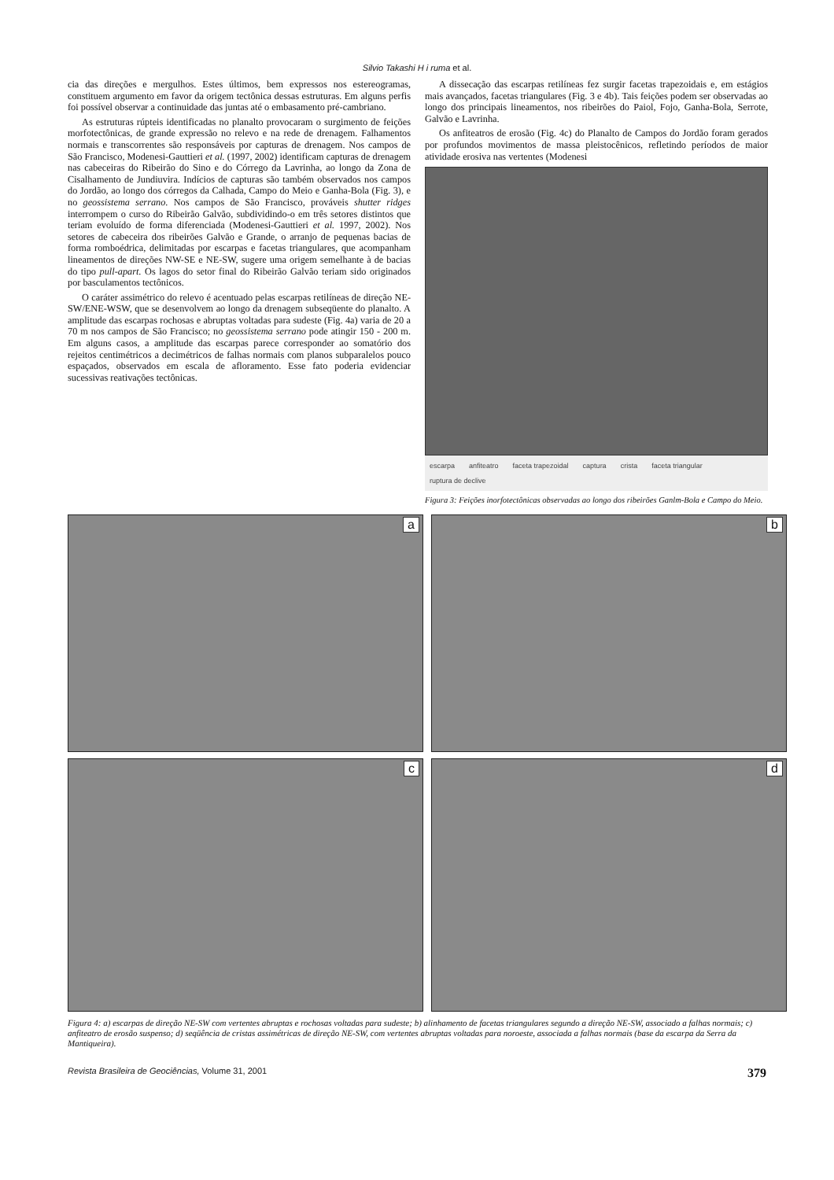Silvio Takashi H i ruma et al.
cia das direções e mergulhos. Estes últimos, bem expressos nos estereogramas, constituem argumento em favor da origem tectônica dessas estruturas. Em alguns perfis foi possível observar a continuidade das juntas até o embasamento pré-cambriano.
As estruturas rúpteis identificadas no planalto provocaram o surgimento de feições morfotectônicas, de grande expressão no relevo e na rede de drenagem. Falhamentos normais e transcorrentes são responsáveis por capturas de drenagem. Nos campos de São Francisco, Modenesi-Gauttieri et al. (1997, 2002) identificam capturas de drenagem nas cabeceiras do Ribeirão do Sino e do Córrego da Lavrinha, ao longo da Zona de Cisalhamento de Jundiuvira. Indícios de capturas são também observados nos campos do Jordão, ao longo dos córregos da Calhada, Campo do Meio e Ganha-Bola (Fig. 3), e no geossistema serrano. Nos campos de São Francisco, prováveis shutter ridges interrompem o curso do Ribeirão Galvão, subdividindo-o em três setores distintos que teriam evoluído de forma diferenciada (Modenesi-Gauttieri et al. 1997, 2002). Nos setores de cabeceira dos ribeirões Galvão e Grande, o arranjo de pequenas bacias de forma romboédrica, delimitadas por escarpas e facetas triangulares, que acompanham lineamentos de direções NW-SE e NE-SW, sugere uma origem semelhante à de bacias do tipo pull-apart. Os lagos do setor final do Ribeirão Galvão teriam sido originados por basculamentos tectônicos.
O caráter assimétrico do relevo é acentuado pelas escarpas retilíneas de direção NE-SW/ENE-WSW, que se desenvolvem ao longo da drenagem subseqüente do planalto. A amplitude das escarpas rochosas e abruptas voltadas para sudeste (Fig. 4a) varia de 20 a 70 m nos campos de São Francisco; no geossistema serrano pode atingir 150 - 200 m. Em alguns casos, a amplitude das escarpas parece corresponder ao somatório dos rejeitos centimétricos a decimétricos de falhas normais com planos subparalelos pouco espaçados, observados em escala de afloramento. Esse fato poderia evidenciar sucessivas reativações tectônicas.
A dissecação das escarpas retilíneas fez surgir facetas trapezoidais e, em estágios mais avançados, facetas triangulares (Fig. 3 e 4b). Tais feições podem ser observadas ao longo dos principais lineamentos, nos ribeirões do Paiol, Fojo, Ganha-Bola, Serrote, Galvão e Lavrinha.
Os anfiteatros de erosão (Fig. 4c) do Planalto de Campos do Jordão foram gerados por profundos movimentos de massa pleistocênicos, refletindo períodos de maior atividade erosiva nas vertentes (Modenesi
escarpa anfiteatro faceta trapezoidal captura crista faceta triangular ruptura de declive
Figura 3: Feições inorfotectônicas observadas ao longo dos ribeirões Ganlm-Bola e Campo do Meio.
a
b
c
d
Figura 4: a) escarpas de direção NE-SW com vertentes abruptas e rochosas voltadas para sudeste; b) alinhamento de facetas triangulares segundo a direção NE-SW, associado a falhas normais; c) anfiteatro de erosão suspenso; d) seqüência de cristas assimétricas de direção NE-SW, com vertentes abruptas voltadas para noroeste, associada a falhas normais (base da escarpa da Serra da Mantiqueira).
Revista Brasileira de Geociências, Volume 31, 2001 379